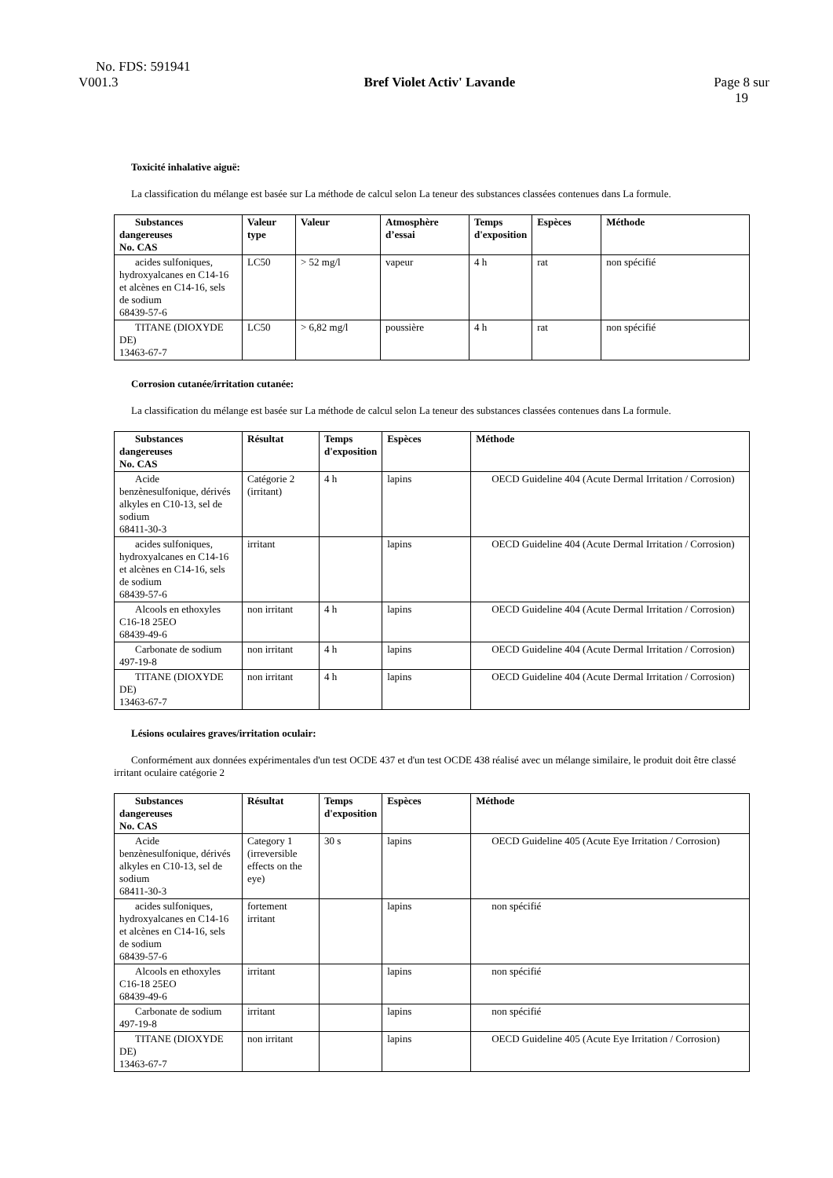No. FDS: 591941
V001.3 Bref Violet Activ' Lavande Page 8 sur
19
Toxicité inhalative aiguë:
La classification du mélange est basée sur La méthode de calcul selon La teneur des substances classées contenues dans La formule.
| Substances dangereuses No. CAS | Valeur type | Valeur | Atmosphère d’essai | Temps d'exposition | Espèces | Méthode |
| --- | --- | --- | --- | --- | --- | --- |
| acides sulfoniques, hydroxyalcanes en C14-16 et alcènes en C14-16, sels de sodium 68439-57-6 | LC50 | > 52 mg/l | vapeur | 4 h | rat | non spécifié |
| TITANE (DIOXYDE DE) 13463-67-7 | LC50 | > 6,82 mg/l | poussière | 4 h | rat | non spécifié |
Corrosion cutanée/irritation cutanée:
La classification du mélange est basée sur La méthode de calcul selon La teneur des substances classées contenues dans La formule.
| Substances dangereuses No. CAS | Résultat | Temps d'exposition | Espèces | Méthode |
| --- | --- | --- | --- | --- |
| Acide benzènesulfonique, dérivés alkyles en C10-13, sel de sodium 68411-30-3 | Catégorie 2 (irritant) | 4 h | lapins | OECD Guideline 404 (Acute Dermal Irritation / Corrosion) |
| acides sulfoniques, hydroxyalcanes en C14-16 et alcènes en C14-16, sels de sodium 68439-57-6 | irritant | | lapins | OECD Guideline 404 (Acute Dermal Irritation / Corrosion) |
| Alcools en ethoxyles C16-18 25EO 68439-49-6 | non irritant | 4 h | lapins | OECD Guideline 404 (Acute Dermal Irritation / Corrosion) |
| Carbonate de sodium 497-19-8 | non irritant | 4 h | lapins | OECD Guideline 404 (Acute Dermal Irritation / Corrosion) |
| TITANE (DIOXYDE DE) 13463-67-7 | non irritant | 4 h | lapins | OECD Guideline 404 (Acute Dermal Irritation / Corrosion) |
Lésions oculaires graves/irritation oculair:
Conformément aux données expérimentales d'un test OCDE 437 et d'un test OCDE 438 réalisé avec un mélange similaire, le produit doit être classé irritant oculaire catégorie 2
| Substances dangereuses No. CAS | Résultat | Temps d'exposition | Espèces | Méthode |
| --- | --- | --- | --- | --- |
| Acide benzènesulfonique, dérivés alkyles en C10-13, sel de sodium 68411-30-3 | Category 1 (irreversible effects on the eye) | 30 s | lapins | OECD Guideline 405 (Acute Eye Irritation / Corrosion) |
| acides sulfoniques, hydroxyalcanes en C14-16 et alcènes en C14-16, sels de sodium 68439-57-6 | fortement irritant | | lapins | non spécifié |
| Alcools en ethoxyles C16-18 25EO 68439-49-6 | irritant | | lapins | non spécifié |
| Carbonate de sodium 497-19-8 | irritant | | lapins | non spécifié |
| TITANE (DIOXYDE DE) 13463-67-7 | non irritant | | lapins | OECD Guideline 405 (Acute Eye Irritation / Corrosion) |